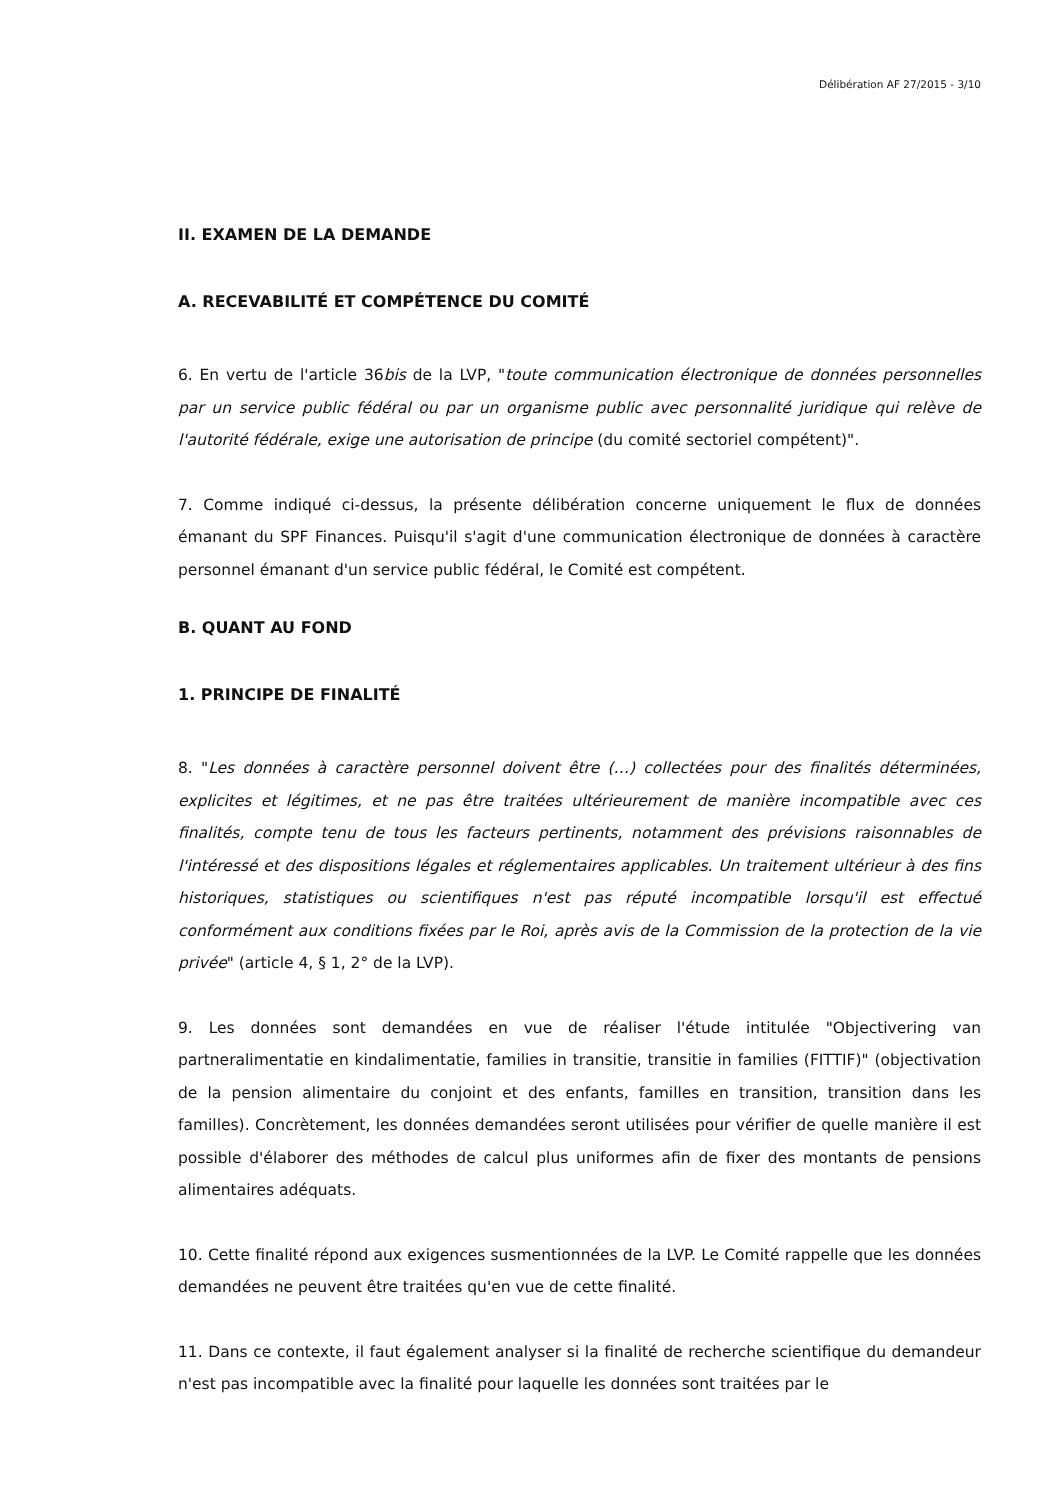Délibération AF 27/2015 - 3/10
II. EXAMEN DE LA DEMANDE
A. RECEVABILITÉ ET COMPÉTENCE DU COMITÉ
6. En vertu de l'article 36bis de la LVP, "toute communication électronique de données personnelles par un service public fédéral ou par un organisme public avec personnalité juridique qui relève de l'autorité fédérale, exige une autorisation de principe (du comité sectoriel compétent)".
7. Comme indiqué ci-dessus, la présente délibération concerne uniquement le flux de données émanant du SPF Finances. Puisqu'il s'agit d'une communication électronique de données à caractère personnel émanant d'un service public fédéral, le Comité est compétent.
B. QUANT AU FOND
1. PRINCIPE DE FINALITÉ
8. "Les données à caractère personnel doivent être (…) collectées pour des finalités déterminées, explicites et légitimes, et ne pas être traitées ultérieurement de manière incompatible avec ces finalités, compte tenu de tous les facteurs pertinents, notamment des prévisions raisonnables de l'intéressé et des dispositions légales et réglementaires applicables. Un traitement ultérieur à des fins historiques, statistiques ou scientifiques n'est pas réputé incompatible lorsqu'il est effectué conformément aux conditions fixées par le Roi, après avis de la Commission de la protection de la vie privée" (article 4, § 1, 2° de la LVP).
9. Les données sont demandées en vue de réaliser l'étude intitulée "Objectivering van partneralimentatie en kindalimentatie, families in transitie, transitie in families (FITTIF)" (objectivation de la pension alimentaire du conjoint et des enfants, familles en transition, transition dans les familles). Concrètement, les données demandées seront utilisées pour vérifier de quelle manière il est possible d'élaborer des méthodes de calcul plus uniformes afin de fixer des montants de pensions alimentaires adéquats.
10. Cette finalité répond aux exigences susmentionnées de la LVP. Le Comité rappelle que les données demandées ne peuvent être traitées qu'en vue de cette finalité.
11. Dans ce contexte, il faut également analyser si la finalité de recherche scientifique du demandeur n'est pas incompatible avec la finalité pour laquelle les données sont traitées par le